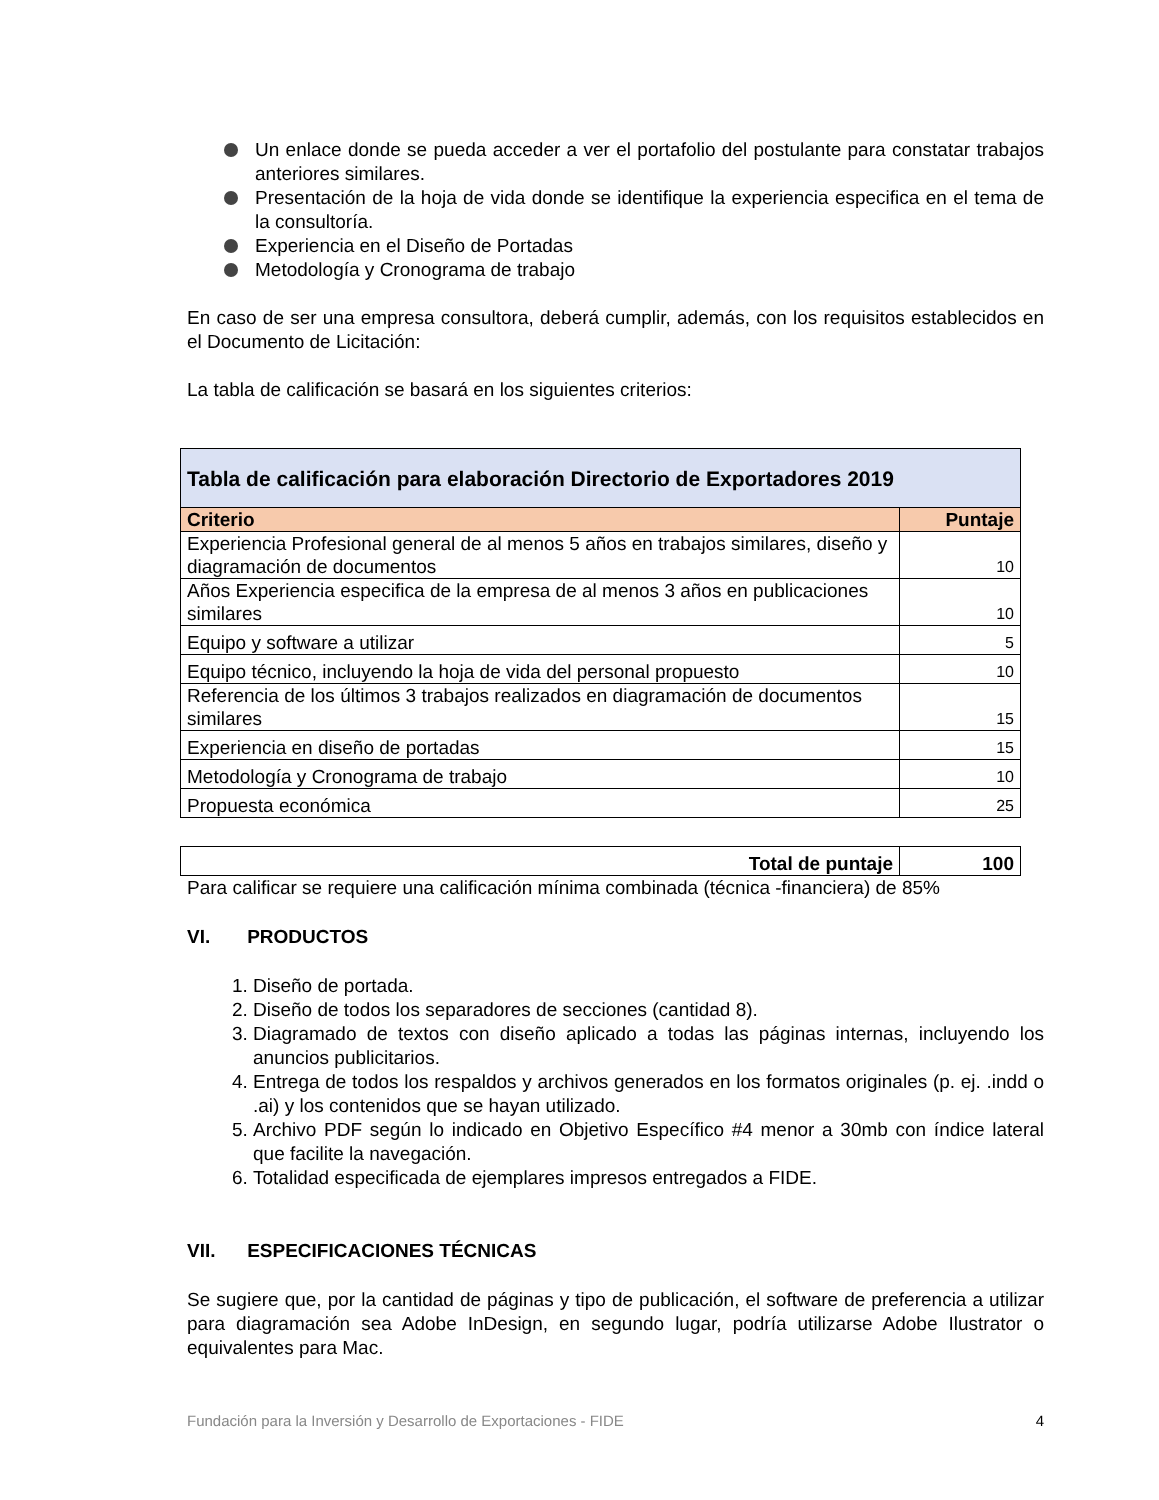Un enlace donde se pueda acceder a ver el portafolio del postulante para constatar trabajos anteriores similares.
Presentación de la hoja de vida donde se identifique la experiencia especifica en el tema de la consultoría.
Experiencia en el Diseño de Portadas
Metodología y Cronograma de trabajo
En caso de ser una empresa consultora, deberá cumplir, además, con los requisitos establecidos en el Documento de Licitación:
La tabla de calificación se basará en los siguientes criterios:
| Tabla de calificación para elaboración Directorio de Exportadores 2019 | |
| --- | --- |
| Criterio | Puntaje |
| Experiencia Profesional general de al menos 5 años en trabajos similares, diseño y diagramación de documentos | 10 |
| Años Experiencia especifica de la empresa de al menos 3 años en publicaciones similares | 10 |
| Equipo y software a utilizar | 5 |
| Equipo técnico, incluyendo la hoja de vida del personal propuesto | 10 |
| Referencia de los últimos 3 trabajos realizados en diagramación de documentos similares | 15 |
| Experiencia en diseño de portadas | 15 |
| Metodología y Cronograma de trabajo | 10 |
| Propuesta económica | 25 |
| Total de puntaje | 100 |
| --- | --- |
Para calificar se requiere una calificación mínima combinada (técnica -financiera) de 85%
VI. PRODUCTOS
1. Diseño de portada.
2. Diseño de todos los separadores de secciones (cantidad 8).
3. Diagramado de textos con diseño aplicado a todas las páginas internas, incluyendo los anuncios publicitarios.
4. Entrega de todos los respaldos y archivos generados en los formatos originales (p. ej. .indd o .ai) y los contenidos que se hayan utilizado.
5. Archivo PDF según lo indicado en Objetivo Específico #4 menor a 30mb con índice lateral que facilite la navegación.
6. Totalidad especificada de ejemplares impresos entregados a FIDE.
VII. ESPECIFICACIONES TÉCNICAS
Se sugiere que, por la cantidad de páginas y tipo de publicación, el software de preferencia a utilizar para diagramación sea Adobe InDesign, en segundo lugar, podría utilizarse Adobe Ilustrator o equivalentes para Mac.
Fundación para la Inversión y Desarrollo de Exportaciones - FIDE 4